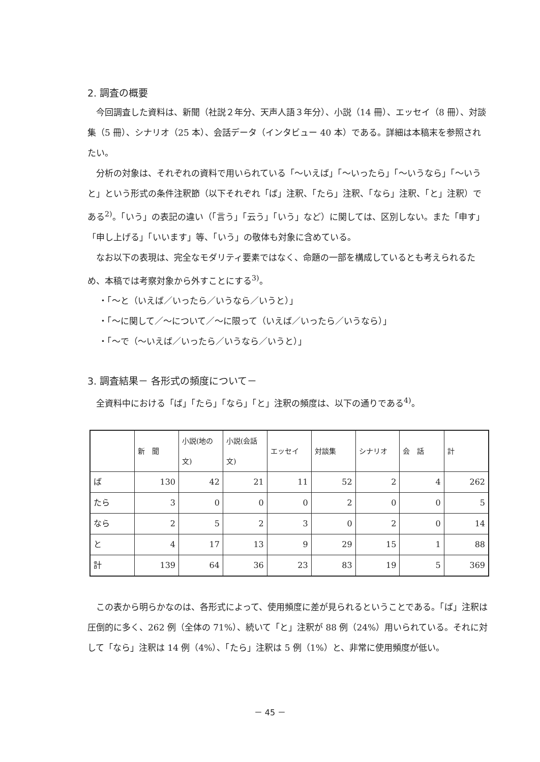2. 調査の概要
今回調査した資料は、新聞（社説２年分、天声人語３年分）、小説（14 冊）、エッセイ（8 冊）、対談集（5 冊）、シナリオ（25 本）、会話データ（インタビュー 40 本）である。詳細は本稿末を参照されたい。
分析の対象は、それぞれの資料で用いられている「～いえば」「～いったら」「～いうなら」「～いうと」という形式の条件注釈節（以下それぞれ「ば」注釈、「たら」注釈、「なら」注釈、「と」注釈）である<sup>2)</sup>。「いう」の表記の違い（「言う」「云う」「いう」など）に関しては、区別しない。また「申す」「申し上げる」「いいます」等、「いう」の敬体も対象に含めている。
なお以下の表現は、完全なモダリティ要素ではなく、命題の一部を構成しているとも考えられるため、本稿では考察対象から外すことにする<sup>3)</sup>。
・「～と（いえば／いったら／いうなら／いうと）」
・「～に関して／～について／～に限って（いえば／いったら／いうなら）」
・「～で（～いえば／いったら／いうなら／いうと）」
3. 調査結果－ 各形式の頻度について－
全資料中における「ば」「たら」「なら」「と」注釈の頻度は、以下の通りである<sup>4)</sup>。
| | 新 聞 | 小説(地の文) | 小説(会話文) | エッセイ | 対談集 | シナリオ | 会 話 | 計 |
| --- | --- | --- | --- | --- | --- | --- | --- | --- |
| ば | 130 | 42 | 21 | 11 | 52 | 2 | 4 | 262 |
| たら | 3 | 0 | 0 | 0 | 2 | 0 | 0 | 5 |
| なら | 2 | 5 | 2 | 3 | 0 | 2 | 0 | 14 |
| と | 4 | 17 | 13 | 9 | 29 | 15 | 1 | 88 |
| 計 | 139 | 64 | 36 | 23 | 83 | 19 | 5 | 369 |
この表から明らかなのは、各形式によって、使用頻度に差が見られるということである。「ば」注釈は圧倒的に多く、262 例（全体の 71%）、続いて「と」注釈が 88 例（24%）用いられている。それに対して「なら」注釈は 14 例（4%）、「たら」注釈は 5 例（1%）と、非常に使用頻度が低い。
－ 45 －